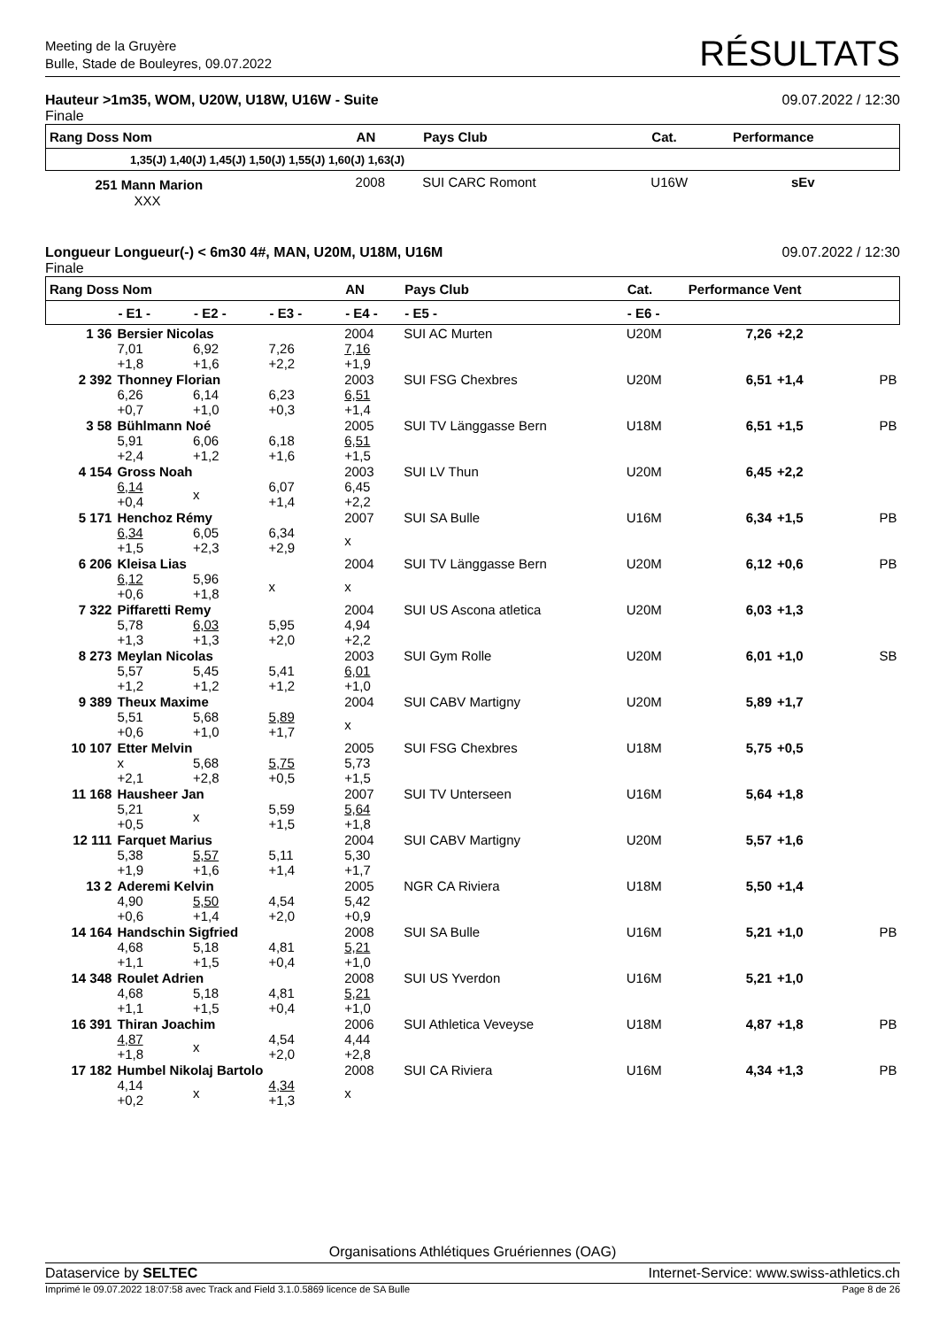Meeting de la Gruyère
Bulle, Stade de Bouleyres, 09.07.2022
RÉSULTATS
Hauteur >1m35, WOM, U20W, U18W, U16W - Suite 09.07.2022 / 12:30
Finale
| Rang Doss Nom | AN | Pays Club | Cat. | Performance |
| --- | --- | --- | --- | --- |
| 1,35(J) 1,40(J) 1,45(J) 1,50(J) 1,55(J) 1,60(J) 1,63(J) | | | | |
| 251 Mann Marion | 2008 | SUI CARC Romont | U16W | sEv |
| XXX | | | | |
Longueur Longueur(-) < 6m30 4#, MAN, U20M, U18M, U16M 09.07.2022 / 12:30
Finale
| Rang Doss Nom | | | | AN | Pays Club | | Cat. | Performance Vent | | |
| --- | --- | --- | --- | --- | --- | --- | --- | --- | --- | --- |
| | - E1 - | - E2 - | - E3 - | - E4 - | - E5 - | - E6 - | | | | |
| 1 36 | Bersier Nicolas | | | 2004 | SUI AC Murten | | U20M | 7,26 | +2,2 | |
| | 7,01 +1,8 | 6,92 +1,6 | 7,26 +2,2 | 7,16 +1,9 | | | | | | |
| 2 392 | Thonney Florian | | | 2003 | SUI FSG Chexbres | | U20M | 6,51 | +1,4 | PB |
| | 6,26 +0,7 | 6,14 +1,0 | 6,23 +0,3 | 6,51 +1,4 | | | | | | |
| 3 58 | Bühlmann Noé | | | 2005 | SUI TV Länggasse Bern | | U18M | 6,51 | +1,5 | PB |
| | 5,91 +2,4 | 6,06 +1,2 | 6,18 +1,6 | 6,51 +1,5 | | | | | | |
| 4 154 | Gross Noah | | | 2003 | SUI LV Thun | | U20M | 6,45 | +2,2 | |
| | 6,14 +0,4 | x | 6,07 +1,4 | 6,45 +2,2 | | | | | | |
| 5 171 | Henchoz Rémy | | | 2007 | SUI SA Bulle | | U16M | 6,34 | +1,5 | PB |
| | 6,34 +1,5 | 6,05 +2,3 | 6,34 +2,9 | x | | | | | | |
| 6 206 | Kleisa Lias | | | 2004 | SUI TV Länggasse Bern | | U20M | 6,12 | +0,6 | PB |
| | 6,12 +0,6 | 5,96 +1,8 | x | x | | | | | | |
| 7 322 | Piffaretti Remy | | | 2004 | SUI US Ascona atletica | | U20M | 6,03 | +1,3 | |
| | 5,78 +1,3 | 6,03 +1,3 | 5,95 +2,0 | 4,94 +2,2 | | | | | | |
| 8 273 | Meylan Nicolas | | | 2003 | SUI Gym Rolle | | U20M | 6,01 | +1,0 | SB |
| | 5,57 +1,2 | 5,45 +1,2 | 5,41 +1,2 | 6,01 +1,0 | | | | | | |
| 9 389 | Theux Maxime | | | 2004 | SUI CABV Martigny | | U20M | 5,89 | +1,7 | |
| | 5,51 +0,6 | 5,68 +1,0 | 5,89 +1,7 | x | | | | | | |
| 10 107 | Etter Melvin | | | 2005 | SUI FSG Chexbres | | U18M | 5,75 | +0,5 | |
| | x +2,1 | 5,68 +2,8 | 5,75 +0,5 | 5,73 +1,5 | | | | | | |
| 11 168 | Hausheer Jan | | | 2007 | SUI TV Unterseen | | U16M | 5,64 | +1,8 | |
| | 5,21 +0,5 | x | 5,59 +1,5 | 5,64 +1,8 | | | | | | |
| 12 111 | Farquet Marius | | | 2004 | SUI CABV Martigny | | U20M | 5,57 | +1,6 | |
| | 5,38 +1,9 | 5,57 +1,6 | 5,11 +1,4 | 5,30 +1,7 | | | | | | |
| 13 2 | Aderemi Kelvin | | | 2005 | NGR CA Riviera | | U18M | 5,50 | +1,4 | |
| | 4,90 +0,6 | 5,50 +1,4 | 4,54 +2,0 | 5,42 +0,9 | | | | | | |
| 14 164 | Handschin Sigfried | | | 2008 | SUI SA Bulle | | U16M | 5,21 | +1,0 | PB |
| | 4,68 +1,1 | 5,18 +1,5 | 4,81 +0,4 | 5,21 +1,0 | | | | | | |
| 14 348 | Roulet Adrien | | | 2008 | SUI US Yverdon | | U16M | 5,21 | +1,0 | |
| | 4,68 +1,1 | 5,18 +1,5 | 4,81 +0,4 | 5,21 +1,0 | | | | | | |
| 16 391 | Thiran Joachim | | | 2006 | SUI Athletica Veveyse | | U18M | 4,87 | +1,8 | PB |
| | 4,87 +1,8 | x | 4,54 +2,0 | 4,44 +2,8 | | | | | | |
| 17 182 | Humbel Nikolaj Bartolo | | | 2008 | SUI CA Riviera | | U16M | 4,34 | +1,3 | PB |
| | 4,14 +0,2 | x | 4,34 +1,3 | x | | | | | | |
Organisations Athlétiques Gruériennes (OAG)
Dataservice by SELTEC Internet-Service: www.swiss-athletics.ch
Imprimé le 09.07.2022 18:07:58 avec Track and Field 3.1.0.5869 licence de SA Bulle Page 8 de 26